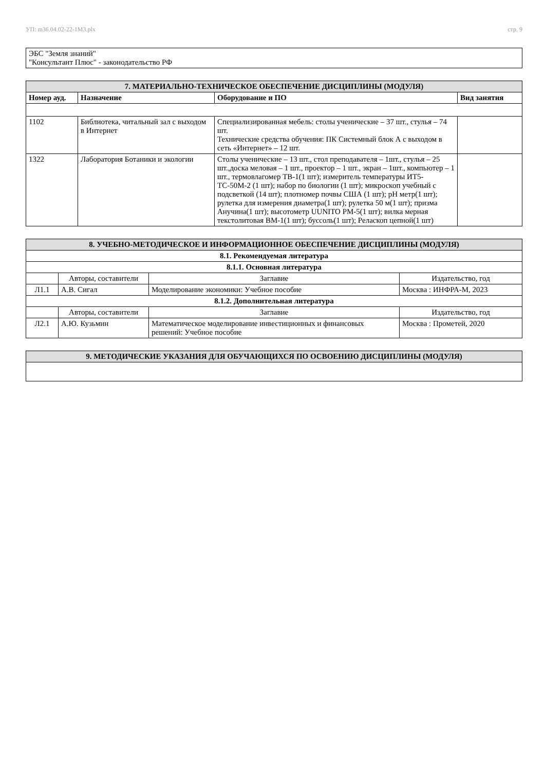УП: m36.04.02-22-1М3.plx стр. 9
| ЭБС "Земля знаний" "Консультант Плюс" - законодательство РФ |
| 7. МАТЕРИАЛЬНО-ТЕХНИЧЕСКОЕ ОБЕСПЕЧЕНИЕ ДИСЦИПЛИНЫ (МОДУЛЯ) | | | |
| Номер ауд. | Назначение | Оборудование и ПО | Вид занятия |
| 1102 | Библиотека, читальный зал с выходом в Интернет | Специализированная мебель: столы ученические – 37 шт., стулья – 74 шт. Технические средства обучения: ПК Системный блок А с выходом в сеть «Интернет» – 12 шт. | |
| 1322 | Лаборатория Ботаники и экологии | Столы ученические – 13 шт., стол преподавателя – 1шт., стулья – 25 шт.,доска меловая – 1 шт., проектор – 1 шт., экран – 1шт., компьютер – 1 шт., термовлагомер ТВ-1(1 шт); измеритель температуры ИТ5-ТС-50М-2 (1 шт); набор по биологии (1 шт); микроскоп учебный с подсветкой (14 шт); плотномер почвы США (1 шт); pH метр(1 шт); рулетка для измерения диаметра(1 шт); рулетка 50 м(1 шт); призма Анучина(1 шт); высотометр UUNITO PM-5(1 шт); вилка мерная текстолитовая ВМ-1(1 шт); буссоль(1 шт); Реласкоп цепной(1 шт) | |
| 8. УЧЕБНО-МЕТОДИЧЕСКОЕ И ИНФОРМАЦИОННОЕ ОБЕСПЕЧЕНИЕ ДИСЦИПЛИНЫ (МОДУЛЯ) | | | |
| 8.1. Рекомендуемая литература | | | |
| 8.1.1. Основная литература | | | |
| | Авторы, составители | Заглавие | Издательство, год |
| Л1.1 | А.В. Сигал | Моделирование экономики: Учебное пособие | Москва : ИНФРА-М, 2023 |
| 8.1.2. Дополнительная литература | | | |
| | Авторы, составители | Заглавие | Издательство, год |
| Л2.1 | А.Ю. Кузьмин | Математическое моделирование инвестиционных и финансовых решений: Учебное пособие | Москва : Прометей, 2020 |
| 9. МЕТОДИЧЕСКИЕ УКАЗАНИЯ ДЛЯ ОБУЧАЮЩИХСЯ ПО ОСВОЕНИЮ ДИСЦИПЛИНЫ (МОДУЛЯ) |